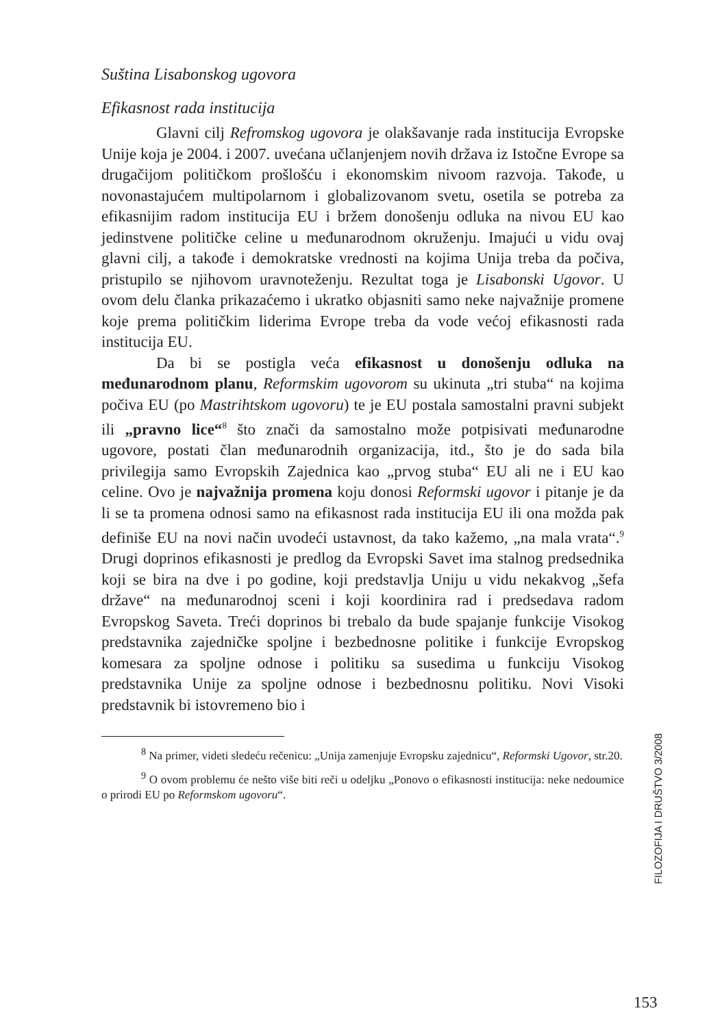Suština Lisabonskog ugovora
Efikasnost rada institucija
Glavni cilj Refromskog ugovora je olakšavanje rada instituci­ja Evropske Unije koja je 2004. i 2007. uvećana učlanjenjem novih država iz Istočne Evrope sa drugačijom političkom prošlošću i eko­nomskim nivoom razvoja. Takođe, u novonastajućem multipolar­nom i globalizovanom svetu, osetila se potreba za efikasnijim radom institucija EU i bržem donošenju odluka na nivou EU kao jedinstve­ne političke celine u međunarodnom okruženju. Imajući u vidu ovaj glavni cilj, a takođe i demokratske vrednosti na kojima Unija treba da počiva, pristupilo se njihovom uravnoteženju. Rezultat toga je Li­sabonski Ugovor. U ovom delu članka prikazaćemo i ukratko obja­sniti samo neke najvažnije promene koje prema političkim liderima Evrope treba da vode većoj efikasnosti rada institucija EU.
Da bi se postigla veća efikasnost u donošenju odluka na međunarodnom planu, Reformskim ugovorom su ukinuta „tri stu­ba“ na kojima počiva EU (po Mastrihtskom ugovoru) te je EU postala samostalni pravni subjekt ili „pravno lice“<sup>8</sup> što znači da sa­mostalno može potpisivati međunarodne ugovore, postati član me­đunarodnih organizacija, itd., što je do sada bila privilegija samo Evropskih Zajednica kao „prvog stuba“ EU ali ne i EU kao celine. Ovo je najvažnija promena koju donosi Reformski ugovor i pitanje je da li se ta promena odnosi samo na efikasnost rada institucija EU ili ona možda pak definiše EU na novi način uvodeći ustavnost, da tako kažemo, „na mala vrata“.<sup>9</sup> Drugi doprinos efikasnosti je predlog da Evropski Savet ima stalnog predsednika koji se bira na dve i po godine, koji predstavlja Uniju u vidu nekakvog „šefa države“ na međunarodnoj sceni i koji koordinira rad i predsedava radom Evropskog Saveta. Treći doprinos bi trebalo da bude spajanje funk­cije Visokog predstavnika zajedničke spoljne i bezbednosne politike i funkcije Evropskog komesara za spoljne odnose i politiku sa suse­dima u funkciju Visokog predstavnika Unije za spoljne odnose i bezbednosnu politiku. Novi Visoki predstavnik bi istovremeno bio i
<sup>8</sup> Na primer, videti sledeću rečenicu: „Unija zamenjuje Evropsku zajednicu“, Reformski Ugovor, str.20.
<sup>9</sup> O ovom problemu će nešto više biti reči u odeljku „Ponovo o efikasnosti in­stitucija: neke nedoumice o prirodi EU po Reformskom ugovoru“.
FILOZOFIJA I DRUŠTVO 3/2008
153